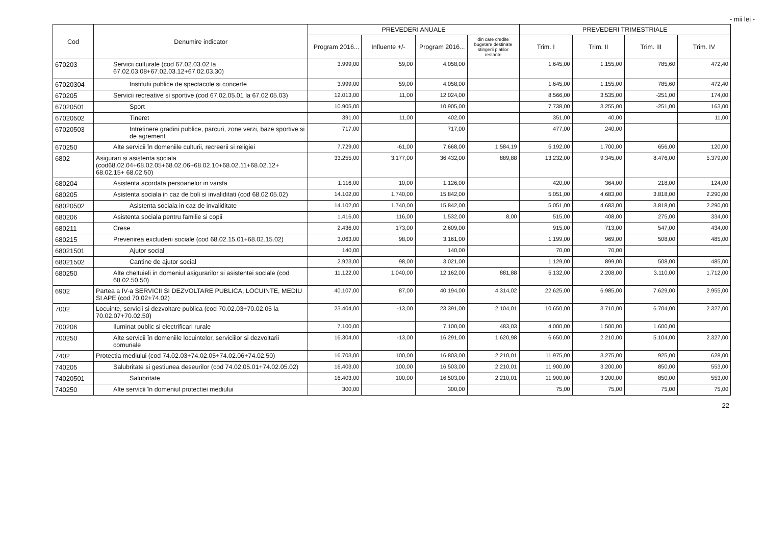- mii lei -
| Cod | Denumire indicator | PREVEDERI ANUALE | | | | PREVEDERI TRIMESTRIALE | | | |
| --- | --- | --- | --- | --- | --- | --- | --- | --- | --- |
| | | Program 2016... | Influente +/- | Program 2016... | din care credite bugetare destinate stingerii platilor restante | Trim. I | Trim. II | Trim. III | Trim. IV |
| 670203 | Servicii culturale (cod 67.02.03.02 la 67.02.03.08+67.02.03.12+67.02.03.30) | 3.999,00 | 59,00 | 4.058,00 | | 1.645,00 | 1.155,00 | 785,60 | 472,40 |
| 67020304 | Institutii publice de spectacole si concerte | 3.999,00 | 59,00 | 4.058,00 | | 1.645,00 | 1.155,00 | 785,60 | 472,40 |
| 670205 | Servicii recreative si sportive (cod 67.02.05.01 la 67.02.05.03) | 12.013,00 | 11,00 | 12.024,00 | | 8.566,00 | 3.535,00 | -251,00 | 174,00 |
| 67020501 | Sport | 10.905,00 | | 10.905,00 | | 7.738,00 | 3.255,00 | -251,00 | 163,00 |
| 67020502 | Tineret | 391,00 | 11,00 | 402,00 | | 351,00 | 40,00 | | 11,00 |
| 67020503 | Intretinere gradini publice, parcuri, zone verzi, baze sportive si de agrement | 717,00 | | 717,00 | | 477,00 | 240,00 | | |
| 670250 | Alte servicii în domeniile culturii, recreerii si religiei | 7.729,00 | -61,00 | 7.668,00 | 1.584,19 | 5.192,00 | 1.700,00 | 656,00 | 120,00 |
| 6802 | Asigurari si asistenta sociala (cod68.02.04+68.02.05+68.02.06+68.02.10+68.02.11+68.02.12+ 68.02.15+ 68.02.50) | 33.255,00 | 3.177,00 | 36.432,00 | 889,88 | 13.232,00 | 9.345,00 | 8.476,00 | 5.379,00 |
| 680204 | Asistenta acordata persoanelor in varsta | 1.116,00 | 10,00 | 1.126,00 | | 420,00 | 364,00 | 218,00 | 124,00 |
| 680205 | Asistenta sociala in caz de boli si invaliditati (cod 68.02.05.02) | 14.102,00 | 1.740,00 | 15.842,00 | | 5.051,00 | 4.683,00 | 3.818,00 | 2.290,00 |
| 68020502 | Asistenta sociala in caz de invaliditate | 14.102,00 | 1.740,00 | 15.842,00 | | 5.051,00 | 4.683,00 | 3.818,00 | 2.290,00 |
| 680206 | Asistenta sociala pentru familie si copii | 1.416,00 | 116,00 | 1.532,00 | 8,00 | 515,00 | 408,00 | 275,00 | 334,00 |
| 680211 | Crese | 2.436,00 | 173,00 | 2.609,00 | | 915,00 | 713,00 | 547,00 | 434,00 |
| 680215 | Prevenirea excluderii sociale (cod 68.02.15.01+68.02.15.02) | 3.063,00 | 98,00 | 3.161,00 | | 1.199,00 | 969,00 | 508,00 | 485,00 |
| 68021501 | Ajutor social | 140,00 | | 140,00 | | 70,00 | 70,00 | | |
| 68021502 | Cantine de ajutor social | 2.923,00 | 98,00 | 3.021,00 | | 1.129,00 | 899,00 | 508,00 | 485,00 |
| 680250 | Alte cheltuieli in domeniul asigurarilor si asistentei sociale (cod 68.02.50.50) | 11.122,00 | 1.040,00 | 12.162,00 | 881,88 | 5.132,00 | 2.208,00 | 3.110,00 | 1.712,00 |
| 6902 | Partea a IV-a SERVICII SI DEZVOLTARE PUBLICA, LOCUINTE, MEDIU SI APE (cod 70.02+74.02) | 40.107,00 | 87,00 | 40.194,00 | 4.314,02 | 22.625,00 | 6.985,00 | 7.629,00 | 2.955,00 |
| 7002 | Locuinte, servicii si dezvoltare publica (cod 70.02.03+70.02.05 la 70.02.07+70.02.50) | 23.404,00 | -13,00 | 23.391,00 | 2.104,01 | 10.650,00 | 3.710,00 | 6.704,00 | 2.327,00 |
| 700206 | Iluminat public si electrificari rurale | 7.100,00 | | 7.100,00 | 483,03 | 4.000,00 | 1.500,00 | 1.600,00 | |
| 700250 | Alte servicii în domeniile locuintelor, serviciilor si dezvoltarii comunale | 16.304,00 | -13,00 | 16.291,00 | 1.620,98 | 6.650,00 | 2.210,00 | 5.104,00 | 2.327,00 |
| 7402 | Protectia mediului (cod 74.02.03+74.02.05+74.02.06+74.02.50) | 16.703,00 | 100,00 | 16.803,00 | 2.210,01 | 11.975,00 | 3.275,00 | 925,00 | 628,00 |
| 740205 | Salubritate si gestiunea deseurilor (cod 74.02.05.01+74.02.05.02) | 16.403,00 | 100,00 | 16.503,00 | 2.210,01 | 11.900,00 | 3.200,00 | 850,00 | 553,00 |
| 74020501 | Salubritate | 16.403,00 | 100,00 | 16.503,00 | 2.210,01 | 11.900,00 | 3.200,00 | 850,00 | 553,00 |
| 740250 | Alte servicii în domeniul protectiei mediului | 300,00 | | 300,00 | | 75,00 | 75,00 | 75,00 | 75,00 |
22